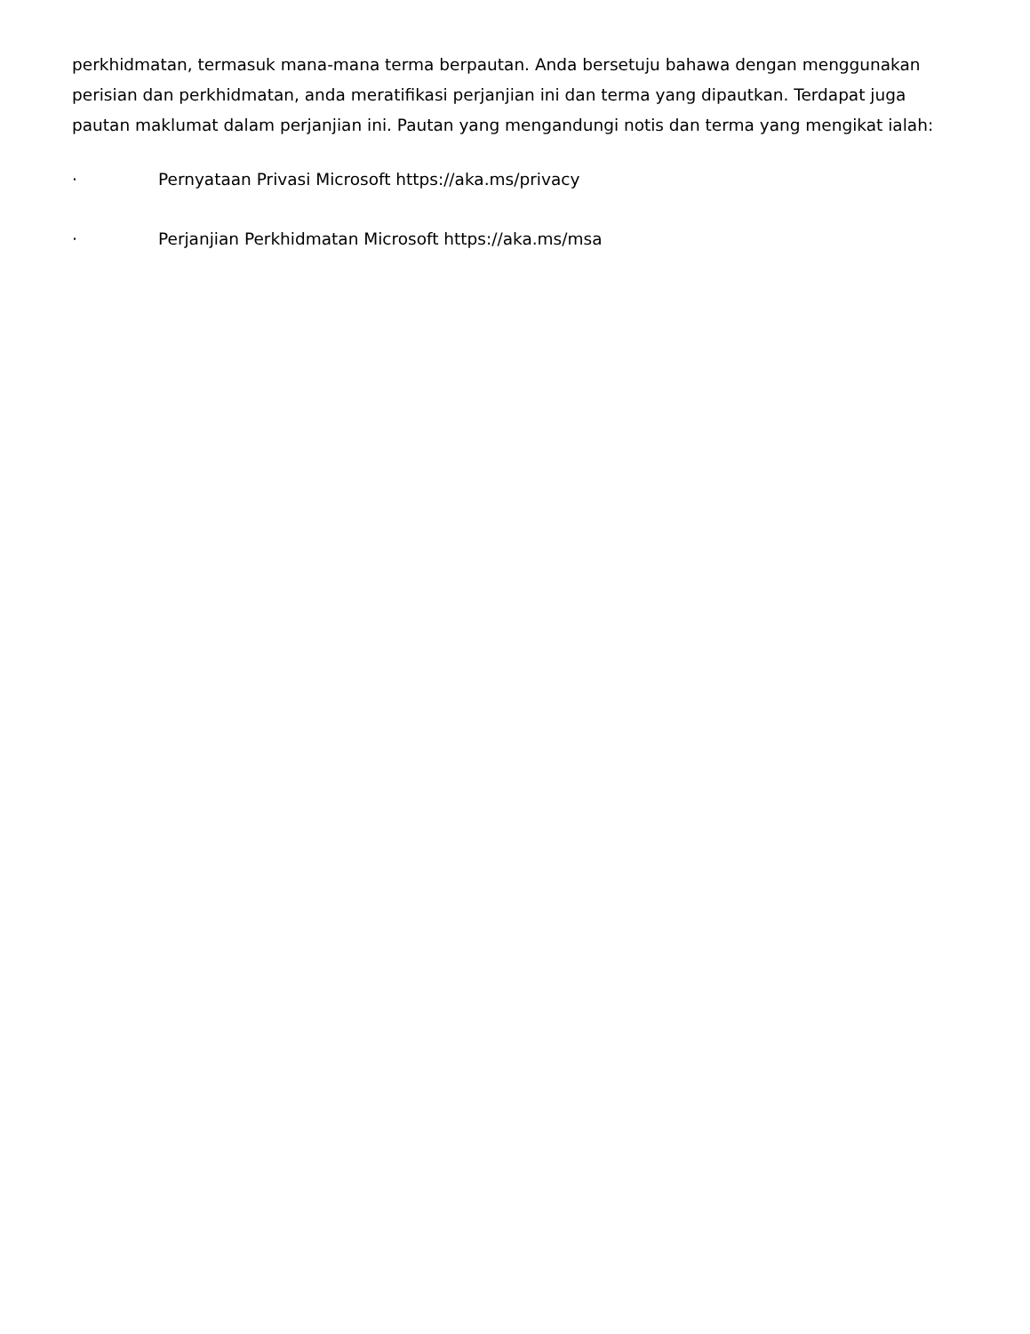perkhidmatan, termasuk mana-mana terma berpautan. Anda bersetuju bahawa dengan menggunakan perisian dan perkhidmatan, anda meratifikasi perjanjian ini dan terma yang dipautkan. Terdapat juga pautan maklumat dalam perjanjian ini. Pautan yang mengandungi notis dan terma yang mengikat ialah:
· Pernyataan Privasi Microsoft https://aka.ms/privacy
· Perjanjian Perkhidmatan Microsoft https://aka.ms/msa